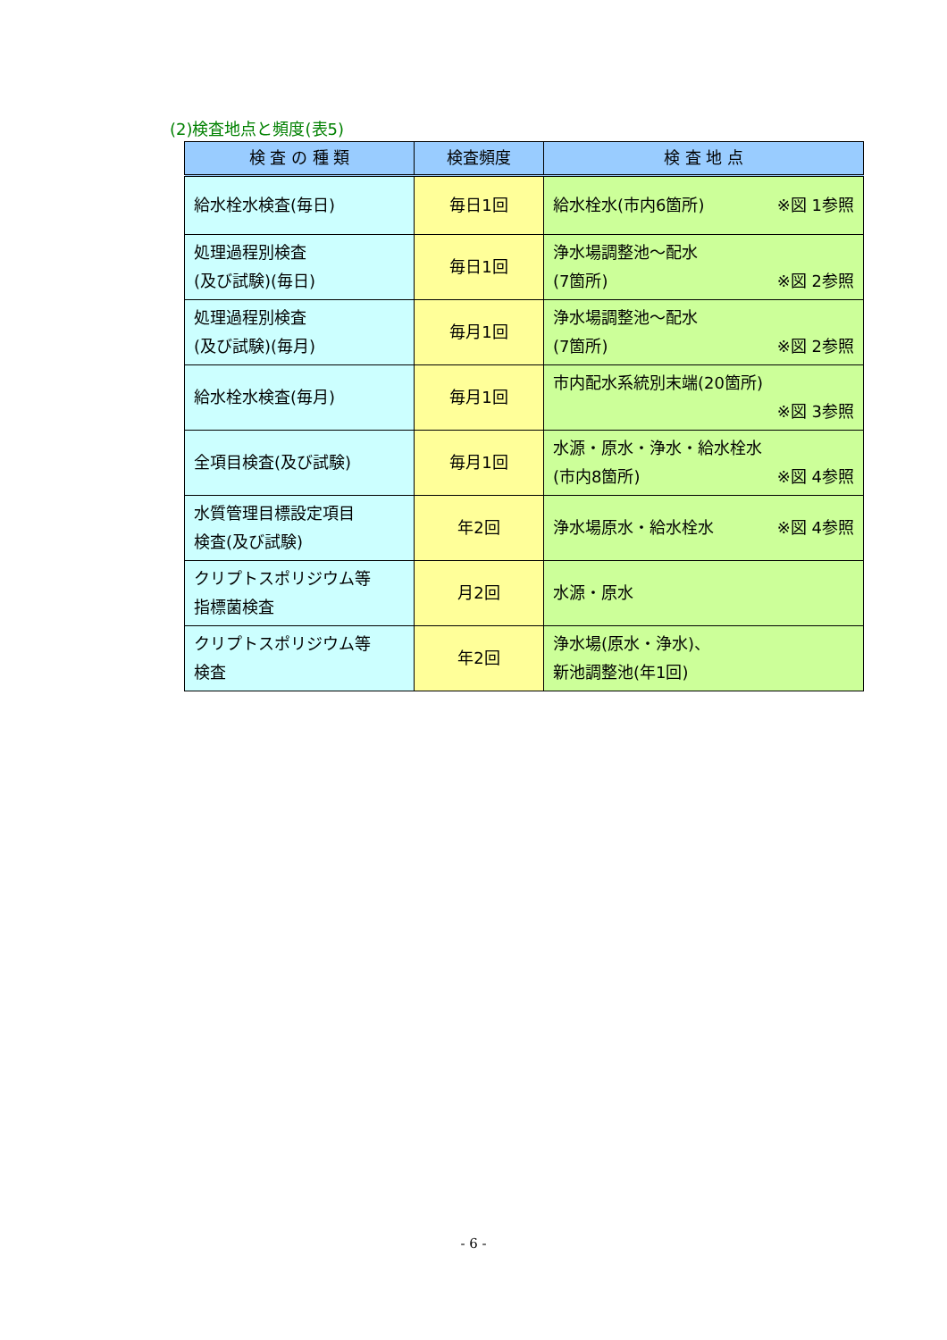(2)検査地点と頻度(表5)
| 検 査 の 種 類 | 検査頻度 | 検 査 地 点 |
| --- | --- | --- |
| 給水栓水検査(毎日) | 毎日1回 | 給水栓水(市内6箇所) ※図 1参照 |
| 処理過程別検査 (及び試験)(毎日) | 毎日1回 | 浄水場調整池～配水 (7箇所) ※図 2参照 |
| 処理過程別検査 (及び試験)(毎月) | 毎月1回 | 浄水場調整池～配水 (7箇所) ※図 2参照 |
| 給水栓水検査(毎月) | 毎月1回 | 市内配水系統別末端(20箇所) ※図 3参照 |
| 全項目検査(及び試験) | 毎月1回 | 水源・原水・浄水・給水栓水 (市内8箇所) ※図 4参照 |
| 水質管理目標設定項目 検査(及び試験) | 年2回 | 浄水場原水・給水栓水 ※図 4参照 |
| クリプトスポリジウム等 指標菌検査 | 月2回 | 水源・原水 |
| クリプトスポリジウム等 検査 | 年2回 | 浄水場(原水・浄水)、 新池調整池(年1回) |
- 6 -